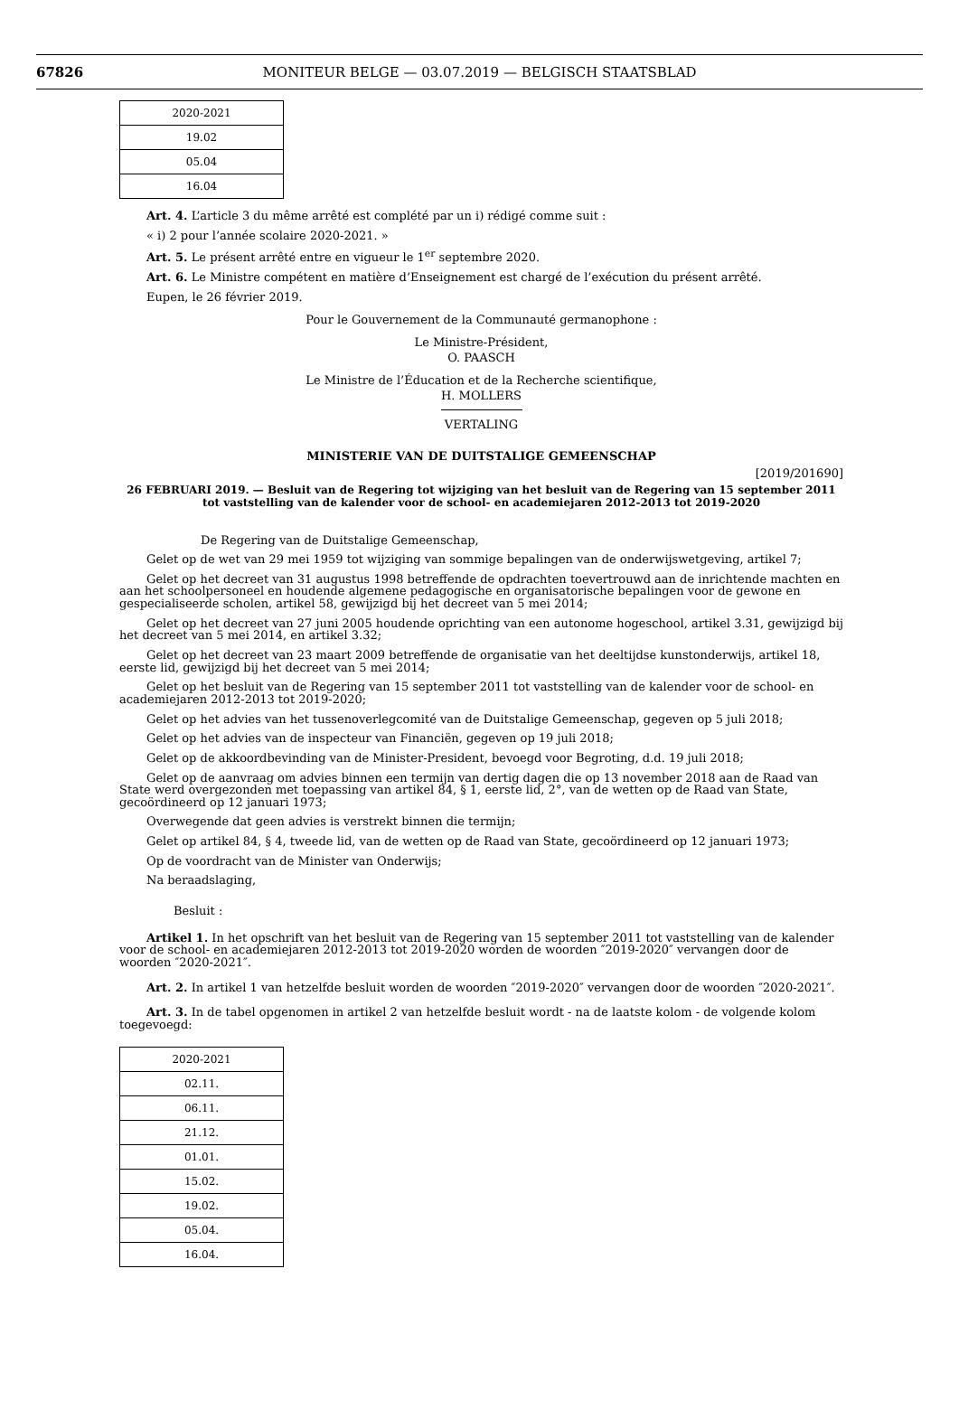67826
MONITEUR BELGE — 03.07.2019 — BELGISCH STAATSBLAD
| 2020-2021 |
| 19.02 |
| 05.04 |
| 16.04 |
Art. 4. L’article 3 du même arrêté est complété par un i) rédigé comme suit :
« i) 2 pour l’année scolaire 2020-2021. »
Art. 5. Le présent arrêté entre en vigueur le 1<sup>er</sup> septembre 2020.
Art. 6. Le Ministre compétent en matière d’Enseignement est chargé de l’exécution du présent arrêté.
Eupen, le 26 février 2019.
Pour le Gouvernement de la Communauté germanophone :
Le Ministre-Président,
O. PAASCH
Le Ministre de l’Éducation et de la Recherche scientifique,
H. MOLLERS
VERTALING
MINISTERIE VAN DE DUITSTALIGE GEMEENSCHAP
[2019/201690]
26 FEBRUARI 2019. — Besluit van de Regering tot wijziging van het besluit van de Regering van 15 september 2011 tot vaststelling van de kalender voor de school- en academiejaren 2012-2013 tot 2019-2020
De Regering van de Duitstalige Gemeenschap,
Gelet op de wet van 29 mei 1959 tot wijziging van sommige bepalingen van de onderwijswetgeving, artikel 7;
Gelet op het decreet van 31 augustus 1998 betreffende de opdrachten toevertrouwd aan de inrichtende machten en aan het schoolpersoneel en houdende algemene pedagogische en organisatorische bepalingen voor de gewone en gespecialiseerde scholen, artikel 58, gewijzigd bij het decreet van 5 mei 2014;
Gelet op het decreet van 27 juni 2005 houdende oprichting van een autonome hogeschool, artikel 3.31, gewijzigd bij het decreet van 5 mei 2014, en artikel 3.32;
Gelet op het decreet van 23 maart 2009 betreffende de organisatie van het deeltijdse kunstonderwijs, artikel 18, eerste lid, gewijzigd bij het decreet van 5 mei 2014;
Gelet op het besluit van de Regering van 15 september 2011 tot vaststelling van de kalender voor de school- en academiejaren 2012-2013 tot 2019-2020;
Gelet op het advies van het tussenoverlegcomité van de Duitstalige Gemeenschap, gegeven op 5 juli 2018;
Gelet op het advies van de inspecteur van Financiën, gegeven op 19 juli 2018;
Gelet op de akkoordbevinding van de Minister-President, bevoegd voor Begroting, d.d. 19 juli 2018;
Gelet op de aanvraag om advies binnen een termijn van dertig dagen die op 13 november 2018 aan de Raad van State werd overgezonden met toepassing van artikel 84, § 1, eerste lid, 2°, van de wetten op de Raad van State, gecoördineerd op 12 januari 1973;
Overwegende dat geen advies is verstrekt binnen die termijn;
Gelet op artikel 84, § 4, tweede lid, van de wetten op de Raad van State, gecoördineerd op 12 januari 1973;
Op de voordracht van de Minister van Onderwijs;
Na beraadslaging,
Besluit :
Artikel 1. In het opschrift van het besluit van de Regering van 15 september 2011 tot vaststelling van de kalender voor de school- en academiejaren 2012-2013 tot 2019-2020 worden de woorden ″2019-2020″ vervangen door de woorden ″2020-2021″.
Art. 2. In artikel 1 van hetzelfde besluit worden de woorden ″2019-2020″ vervangen door de woorden ″2020-2021″.
Art. 3. In de tabel opgenomen in artikel 2 van hetzelfde besluit wordt - na de laatste kolom - de volgende kolom toegevoegd:
| 2020-2021 |
| 02.11. |
| 06.11. |
| 21.12. |
| 01.01. |
| 15.02. |
| 19.02. |
| 05.04. |
| 16.04. |